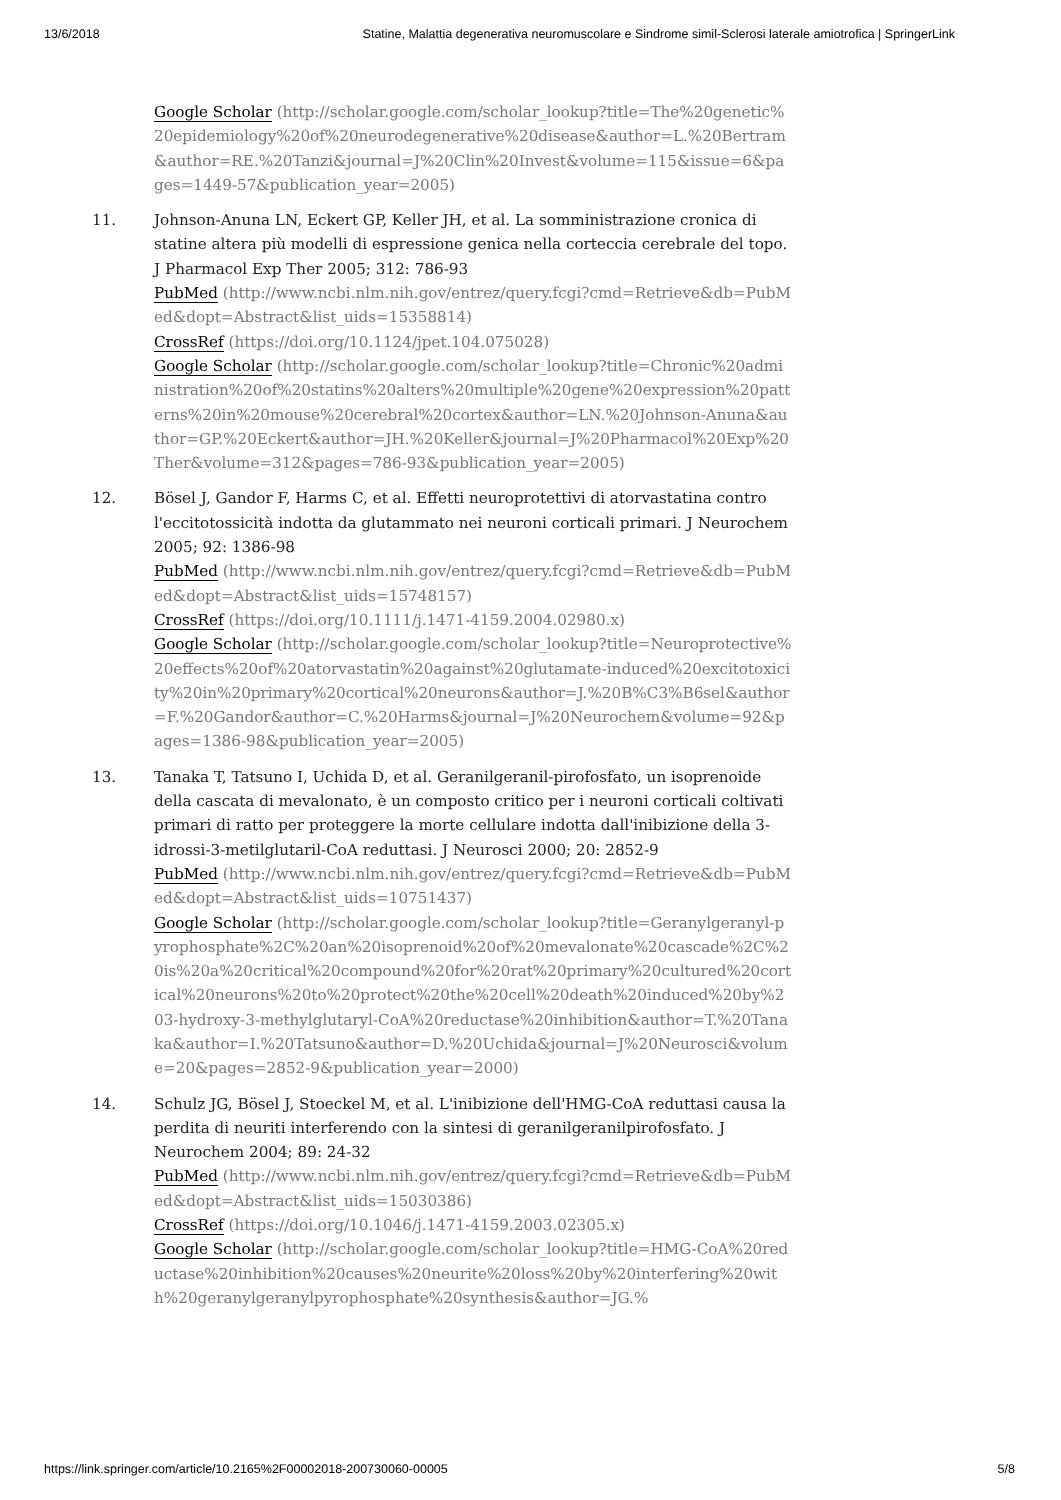13/6/2018 Statine, Malattia degenerativa neuromuscolare e Sindrome simil-Sclerosi laterale amiotrofica | SpringerLink
Google Scholar (http://scholar.google.com/scholar_lookup?title=The%20genetic%20epidemiology%20of%20neurodegenerative%20disease&author=L.%20Bertram&author=RE.%20Tanzi&journal=J%20Clin%20Invest&volume=115&issue=6&pages=1449-57&publication_year=2005)
11. Johnson-Anuna LN, Eckert GP, Keller JH, et al. La somministrazione cronica di statine altera più modelli di espressione genica nella corteccia cerebrale del topo. J Pharmacol Exp Ther 2005; 312: 786-93
PubMed (http://www.ncbi.nlm.nih.gov/entrez/query.fcgi?cmd=Retrieve&db=PubMed&dopt=Abstract&list_uids=15358814)
CrossRef (https://doi.org/10.1124/jpet.104.075028)
Google Scholar (http://scholar.google.com/scholar_lookup?title=Chronic%20administration%20of%20statins%20alters%20multiple%20gene%20expression%20patterns%20in%20mouse%20cerebral%20cortex&author=LN.%20Johnson-Anuna&author=GP.%20Eckert&author=JH.%20Keller&journal=J%20Pharmacol%20Exp%20Ther&volume=312&pages=786-93&publication_year=2005)
12. Bösel J, Gandor F, Harms C, et al. Effetti neuroprotettivi di atorvastatina contro l'eccitotossicità indotta da glutammato nei neuroni corticali primari. J Neurochem 2005; 92: 1386-98
PubMed (http://www.ncbi.nlm.nih.gov/entrez/query.fcgi?cmd=Retrieve&db=PubMed&dopt=Abstract&list_uids=15748157)
CrossRef (https://doi.org/10.1111/j.1471-4159.2004.02980.x)
Google Scholar (http://scholar.google.com/scholar_lookup?title=Neuroprotective%20effects%20of%20atorvastatin%20against%20glutamate-induced%20excitotoxicity%20in%20primary%20cortical%20neurons&author=J.%20B%C3%B6sel&author=F.%20Gandor&author=C.%20Harms&journal=J%20Neurochem&volume=92&pages=1386-98&publication_year=2005)
13. Tanaka T, Tatsuno I, Uchida D, et al. Geranilgeranil-pirofosfato, un isoprenoide della cascata di mevalonato, è un composto critico per i neuroni corticali coltivati primari di ratto per proteggere la morte cellulare indotta dall'inibizione della 3-idrossi-3-metilglutaril-CoA reduttasi. J Neurosci 2000; 20: 2852-9
PubMed (http://www.ncbi.nlm.nih.gov/entrez/query.fcgi?cmd=Retrieve&db=PubMed&dopt=Abstract&list_uids=10751437)
Google Scholar (http://scholar.google.com/scholar_lookup?title=Geranylgeranyl-pyrophosphate%2C%20an%20isoprenoid%20of%20mevalonate%20cascade%2C%20is%20a%20critical%20compound%20for%20rat%20primary%20cultured%20cortical%20neurons%20to%20protect%20the%20cell%20death%20induced%20by%203-hydroxy-3-methylglutaryl-CoA%20reductase%20inhibition&author=T.%20Tanaka&author=I.%20Tatsuno&author=D.%20Uchida&journal=J%20Neurosci&volume=20&pages=2852-9&publication_year=2000)
14. Schulz JG, Bösel J, Stoeckel M, et al. L'inibizione dell'HMG-CoA reduttasi causa la perdita di neuriti interferendo con la sintesi di geranilgeranilpirofosfato. J Neurochem 2004; 89: 24-32
PubMed (http://www.ncbi.nlm.nih.gov/entrez/query.fcgi?cmd=Retrieve&db=PubMed&dopt=Abstract&list_uids=15030386)
CrossRef (https://doi.org/10.1046/j.1471-4159.2003.02305.x)
Google Scholar (http://scholar.google.com/scholar_lookup?title=HMG-CoA%20reductase%20inhibition%20causes%20neurite%20loss%20by%20interfering%20with%20geranylgeranylpyrophosphate%20synthesis&author=JG.%
https://link.springer.com/article/10.2165%2F00002018-200730060-00005 5/8